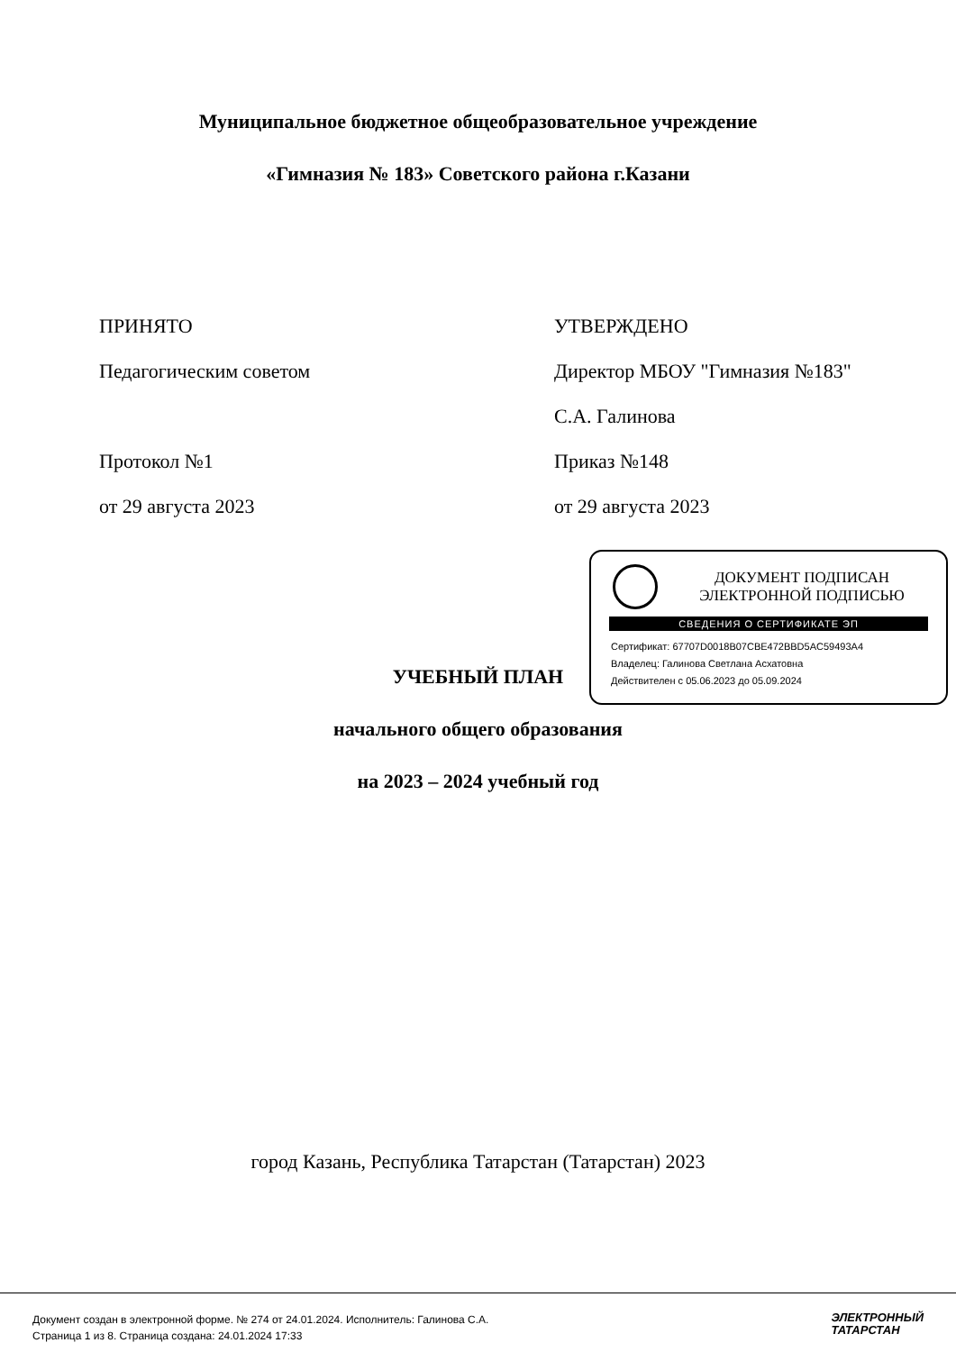Муниципальное бюджетное общеобразовательное учреждение
«Гимназия № 183» Советского района г.Казани
ПРИНЯТО
Педагогическим советом
Протокол №1
от 29 августа 2023
УТВЕРЖДЕНО
Директор МБОУ "Гимназия №183"
С.А. Галинова
Приказ №148
от 29 августа 2023
ДОКУМЕНТ ПОДПИСАН
ЭЛЕКТРОННОЙ ПОДПИСЬЮ
СВЕДЕНИЯ О СЕРТИФИКАТЕ ЭП
Сертификат: 67707D0018B07CBE472BBD5AC59493A4
Владелец: Галинова Светлана Асхатовна
Действителен с 05.06.2023 до 05.09.2024
УЧЕБНЫЙ ПЛАН
начального общего образования
на 2023 – 2024 учебный год
город Казань, Республика Татарстан (Татарстан) 2023
Документ создан в электронной форме. № 274 от 24.01.2024. Исполнитель: Галинова С.А.
Страница 1 из 8. Страница создана: 24.01.2024 17:33
ЭЛЕКТРОННЫЙ
ТАТАРСТАН